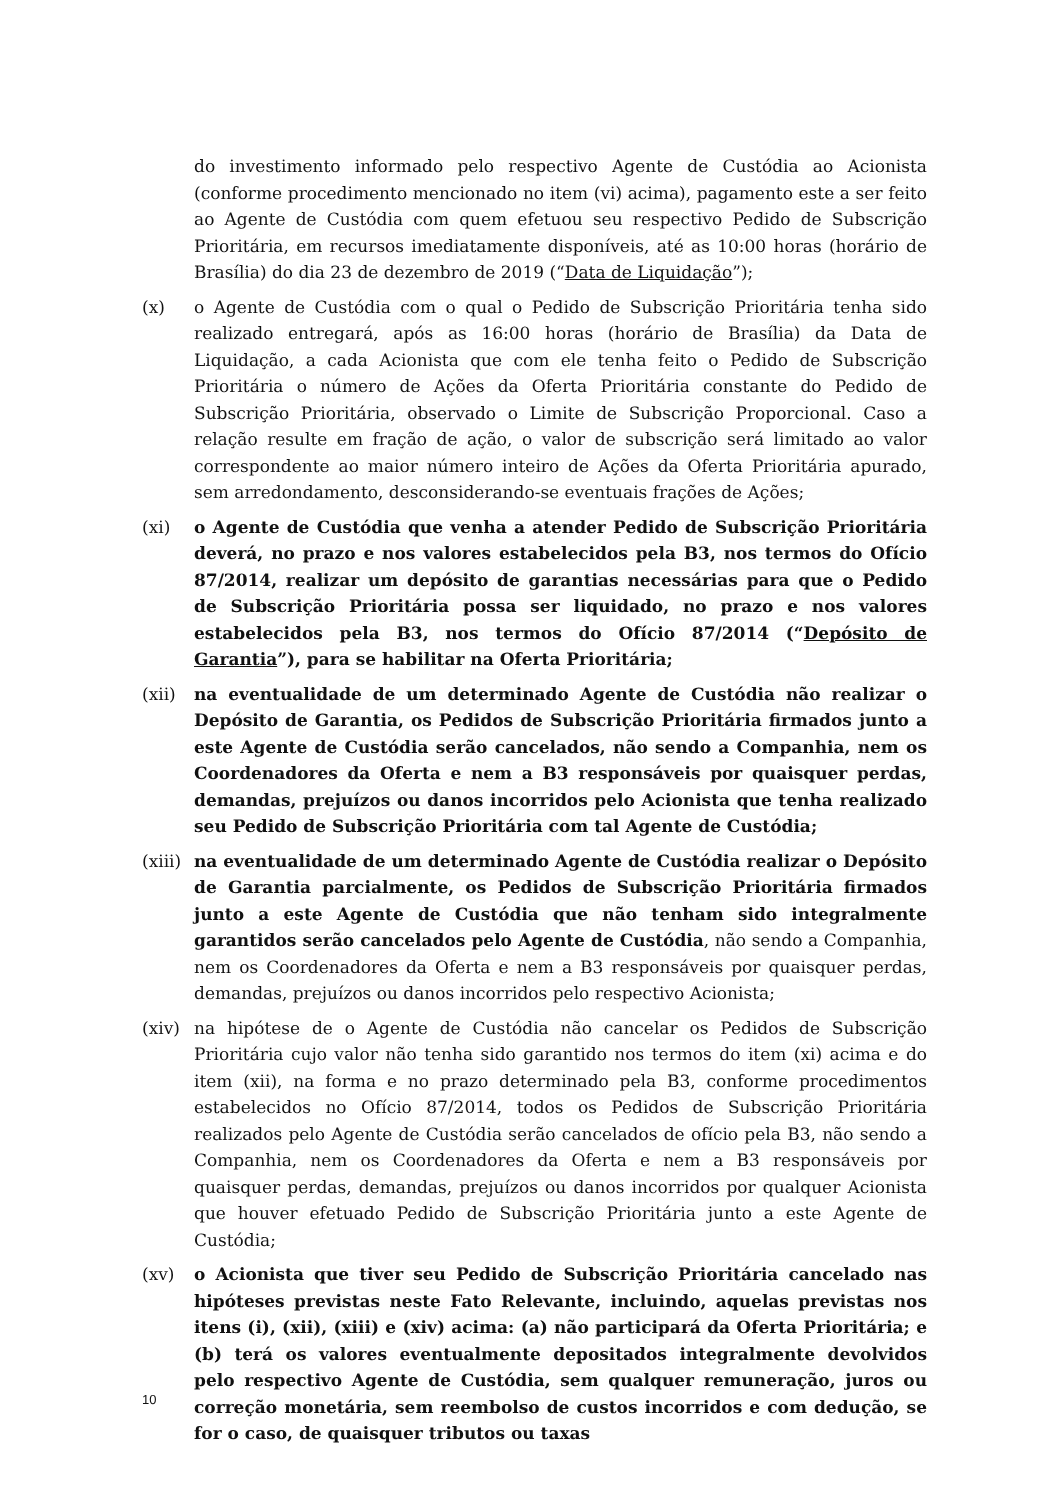do investimento informado pelo respectivo Agente de Custódia ao Acionista (conforme procedimento mencionado no item (vi) acima), pagamento este a ser feito ao Agente de Custódia com quem efetuou seu respectivo Pedido de Subscrição Prioritária, em recursos imediatamente disponíveis, até as 10:00 horas (horário de Brasília) do dia 23 de dezembro de 2019 (“Data de Liquidação”);
(x) o Agente de Custódia com o qual o Pedido de Subscrição Prioritária tenha sido realizado entregará, após as 16:00 horas (horário de Brasília) da Data de Liquidação, a cada Acionista que com ele tenha feito o Pedido de Subscrição Prioritária o número de Ações da Oferta Prioritária constante do Pedido de Subscrição Prioritária, observado o Limite de Subscrição Proporcional. Caso a relação resulte em fração de ação, o valor de subscrição será limitado ao valor correspondente ao maior número inteiro de Ações da Oferta Prioritária apurado, sem arredondamento, desconsiderando-se eventuais frações de Ações;
(xi) o Agente de Custódia que venha a atender Pedido de Subscrição Prioritária deverá, no prazo e nos valores estabelecidos pela B3, nos termos do Ofício 87/2014, realizar um depósito de garantias necessárias para que o Pedido de Subscrição Prioritária possa ser liquidado, no prazo e nos valores estabelecidos pela B3, nos termos do Ofício 87/2014 (“Depósito de Garantia”), para se habilitar na Oferta Prioritária;
(xii) na eventualidade de um determinado Agente de Custódia não realizar o Depósito de Garantia, os Pedidos de Subscrição Prioritária firmados junto a este Agente de Custódia serão cancelados, não sendo a Companhia, nem os Coordenadores da Oferta e nem a B3 responsáveis por quaisquer perdas, demandas, prejuízos ou danos incorridos pelo Acionista que tenha realizado seu Pedido de Subscrição Prioritária com tal Agente de Custódia;
(xiii)
na eventualidade de um determinado Agente de Custódia realizar o Depósito de Garantia parcialmente, os Pedidos de Subscrição Prioritária firmados junto a este Agente de Custódia que não tenham sido integralmente garantidos serão cancelados pelo Agente de Custódia, não sendo a Companhia, nem os Coordenadores da Oferta e nem a B3 responsáveis por quaisquer perdas, demandas, prejuízos ou danos incorridos pelo respectivo Acionista;
(xiv) na hipótese de o Agente de Custódia não cancelar os Pedidos de Subscrição Prioritária cujo valor não tenha sido garantido nos termos do item (xi) acima e do item (xii), na forma e no prazo determinado pela B3, conforme procedimentos estabelecidos no Ofício 87/2014, todos os Pedidos de Subscrição Prioritária realizados pelo Agente de Custódia serão cancelados de ofício pela B3, não sendo a Companhia, nem os Coordenadores da Oferta e nem a B3 responsáveis por quaisquer perdas, demandas, prejuízos ou danos incorridos por qualquer Acionista que houver efetuado Pedido de Subscrição Prioritária junto a este Agente de Custódia;
(xv) o Acionista que tiver seu Pedido de Subscrição Prioritária cancelado nas hipóteses previstas neste Fato Relevante, incluindo, aquelas previstas nos itens (i), (xii), (xiii) e (xiv) acima: (a) não participará da Oferta Prioritária; e (b) terá os valores eventualmente depositados integralmente devolvidos pelo respectivo Agente de Custódia, sem qualquer remuneração, juros ou correção monetária, sem reembolso de custos incorridos e com dedução, se for o caso, de quaisquer tributos ou taxas
10